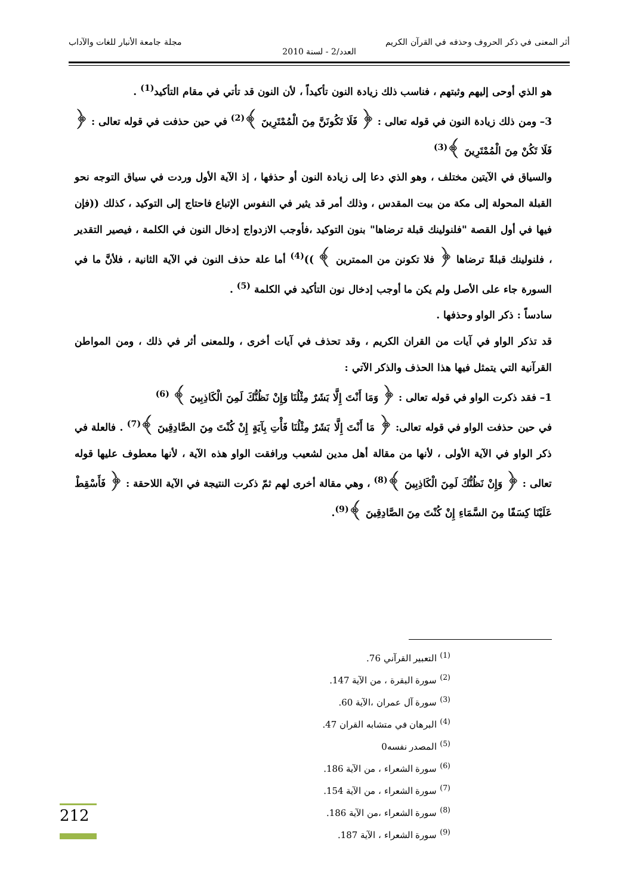أثر المعنى في ذكر الحروف وحذفه في القرآن الكريم مجلة جامعة الأنبار للغات والآداب
العدد/2 - لسنة 2010
هو الذي أوحى إليهم وثبتهم ، فناسب ذلك زيادة النون تأكيداً ، لأن النون قد تأتي في مقام التأكيد<sup>(1)</sup> .
3– ومن ذلك زيادة النون في قوله تعالى : ﴿ فَلَا تَكُونَنَّ مِنَ الْمُمْتَرِينَ ﴾<sup>(2)</sup> في حين حذفت في قوله تعالى : ﴿ فَلَا تَكُنْ مِنَ الْمُمْتَرِينَ ﴾<sup>(3)</sup>
والسياق في الآيتين مختلف ، وهو الذي دعا إلى زيادة النون أو حذفها ، إذ الآية الأول وردت في سياق التوجه نحو القبلة المحولة إلى مكة من بيت المقدس ، وذلك أمر قد يثير في النفوس الإتباع فاحتاج إلى التوكيد ، كذلك ((فإن فيها في أول القصة "فلنولينك قبلة ترضاها" بنون التوكيد ،فأوجب الازدواج إدخال النون في الكلمة ، فيصير التقدير ، فلنولينك قبلةً ترضاها ﴿ فلا تكونن من الممترين ﴾ ))<sup>(4)</sup> أما علة حذف النون في الآية الثانية ، فلأنَّ ما في السورة جاء على الأصل ولم يكن ما أوجب إدخال نون التأكيد في الكلمة <sup>(5)</sup> .
سادساً : ذكر الواو وحذفها .
قد تذكر الواو في آيات من القران الكريم ، وقد تحذف في آيات أخرى ، وللمعنى أثر في ذلك ، ومن المواطن القرآنية التي يتمثل فيها هذا الحذف والذكر الآتي :
1– فقد ذكرت الواو في قوله تعالى : ﴿ وَمَا أَنْتَ إِلَّا بَشَرٌ مِثْلُنَا وَإِنْ نَظُنُّكَ لَمِنَ الْكَاذِبِينَ ﴾ <sup>(6)</sup>
في حين حذفت الواو في قوله تعالى: ﴿ مَا أَنْتَ إِلَّا بَشَرٌ مِثْلُنَا فَأْتِ بِآيَةٍ إِنْ كُنْتَ مِنَ الصَّادِقِينَ ﴾<sup>(7)</sup> . فالعلة في ذكر الواو في الآية الأولى ، لأنها من مقالة أهل مدين لشعيب ورافقت الواو هذه الآية ، لأنها معطوف عليها قوله تعالى : ﴿ وَإِنْ نَظُنُّكَ لَمِنَ الْكَاذِبِينَ ﴾<sup>(8)</sup> ، وهي مقالة أخرى لهم ثمّ ذكرت النتيجة في الآية اللاحقة : ﴿ فَأَسْقِطْ عَلَيْنَا كِسَفًا مِنَ السَّمَاءِ إِنْ كُنْتَ مِنَ الصَّادِقِينَ ﴾<sup>(9)</sup>.
<sup>(1)</sup> التعبير القرآني 76.
<sup>(2)</sup> سورة البقرة ، من الآية 147.
<sup>(3)</sup> سورة آل عمران ،الآية 60.
<sup>(4)</sup> البرهان في متشابه القران 47.
<sup>(5)</sup> المصدر نفسه0
<sup>(6)</sup> سورة الشعراء ، من الآية 186.
<sup>(7)</sup> سورة الشعراء ، من الآية 154.
<sup>(8)</sup> سورة الشعراء ،من الآية 186.
<sup>(9)</sup> سورة الشعراء ، الآية 187.
212